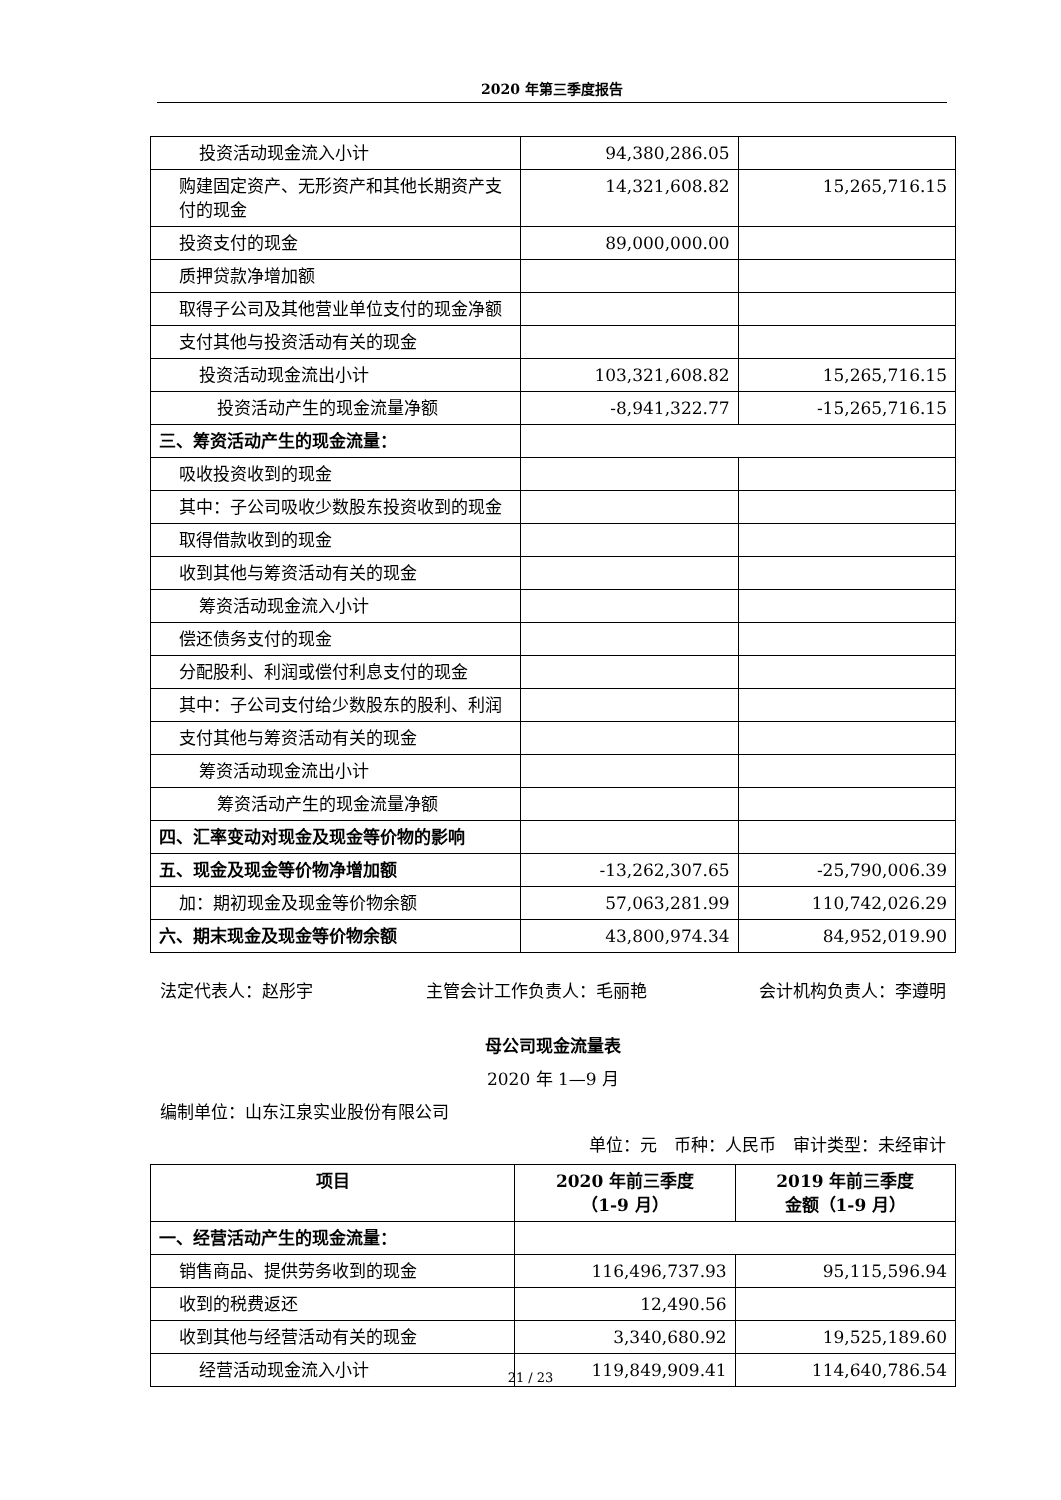2020 年第三季度报告
| 投资活动现金流入小计 | 94,380,286.05 | |
| 购建固定资产、无形资产和其他长期资产支付的现金 | 14,321,608.82 | 15,265,716.15 |
| 投资支付的现金 | 89,000,000.00 | |
| 质押贷款净增加额 | | |
| 取得子公司及其他营业单位支付的现金净额 | | |
| 支付其他与投资活动有关的现金 | | |
| 投资活动现金流出小计 | 103,321,608.82 | 15,265,716.15 |
| 投资活动产生的现金流量净额 | -8,941,322.77 | -15,265,716.15 |
| 三、筹资活动产生的现金流量： | | |
| 吸收投资收到的现金 | | |
| 其中：子公司吸收少数股东投资收到的现金 | | |
| 取得借款收到的现金 | | |
| 收到其他与筹资活动有关的现金 | | |
| 筹资活动现金流入小计 | | |
| 偿还债务支付的现金 | | |
| 分配股利、利润或偿付利息支付的现金 | | |
| 其中：子公司支付给少数股东的股利、利润 | | |
| 支付其他与筹资活动有关的现金 | | |
| 筹资活动现金流出小计 | | |
| 筹资活动产生的现金流量净额 | | |
| 四、汇率变动对现金及现金等价物的影响 | | |
| 五、现金及现金等价物净增加额 | -13,262,307.65 | -25,790,006.39 |
| 加：期初现金及现金等价物余额 | 57,063,281.99 | 110,742,026.29 |
| 六、期末现金及现金等价物余额 | 43,800,974.34 | 84,952,019.90 |
法定代表人：赵彤宇 主管会计工作负责人：毛丽艳 会计机构负责人：李遵明
母公司现金流量表
2020 年 1—9 月
编制单位：山东江泉实业股份有限公司
单位：元　币种：人民币　审计类型：未经审计
| 项目 | 2020 年前三季度 （1-9 月） | 2019 年前三季度 金额（1-9 月） |
| --- | --- | --- |
| 一、经营活动产生的现金流量： | | |
| 销售商品、提供劳务收到的现金 | 116,496,737.93 | 95,115,596.94 |
| 收到的税费返还 | 12,490.56 | |
| 收到其他与经营活动有关的现金 | 3,340,680.92 | 19,525,189.60 |
| 经营活动现金流入小计 | 119,849,909.41 | 114,640,786.54 |
21 / 23